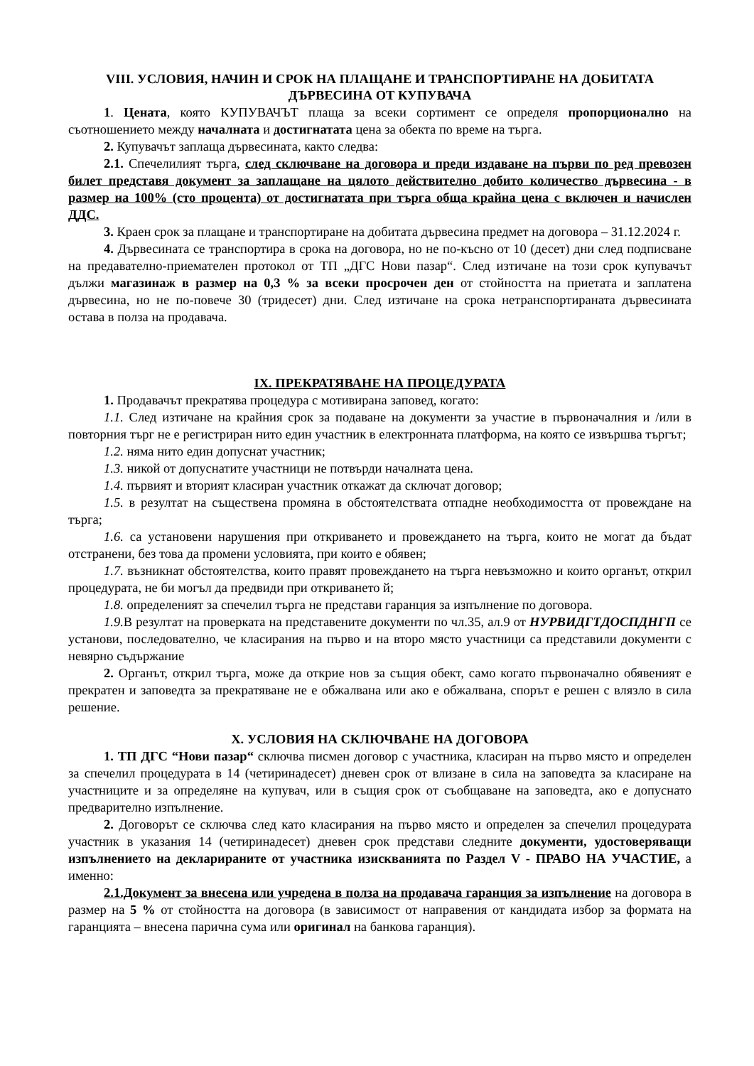VIII. УСЛОВИЯ, НАЧИН И СРОК НА ПЛАЩАНЕ И ТРАНСПОРТИРАНЕ НА ДОБИТАТА ДЪРВЕСИНА ОТ КУПУВАЧА
1. Цената, която КУПУВАЧЪТ плаща за всеки сортимент се определя пропорционално на съотношението между началната и достигнатата цена за обекта по време на търга.
2. Купувачът заплаща дървесината, както следва:
2.1. Спечелилият търга, след сключване на договора и преди издаване на първи по ред превозен билет представя документ за заплащане на цялото действително добито количество дървесина - в размер на 100% (сто процента) от достигнатата при търга обща крайна цена с включен и начислен ДДС.
3. Краен срок за плащане и транспортиране на добитата дървесина предмет на договора – 31.12.2024 г.
4. Дървесината се транспортира в срока на договора, но не по-късно от 10 (десет) дни след подписване на предавателно-приемателен протокол от ТП „ДГС Нови пазар“. След изтичане на този срок купувачът дължи магазинаж в размер на 0,3 % за всеки просрочен ден от стойността на приетата и заплатена дървесина, но не по-повече 30 (тридесет) дни. След изтичане на срока нетранспортираната дървесината остава в полза на продавача.
IX. ПРЕКРАТЯВАНЕ НА ПРОЦЕДУРАТА
1. Продавачът прекратява процедура с мотивирана заповед, когато:
1.1. След изтичане на крайния срок за подаване на документи за участие в първоначалния и /или в повторния търг не е регистриран нито един участник в електронната платформа, на която се извършва търгът;
1.2. няма нито един допуснат участник;
1.3. никой от допуснатите участници не потвърди началната цена.
1.4. първият и вторият класиран участник откажат да сключат договор;
1.5. в резултат на съществена промяна в обстоятелствата отпадне необходимостта от провеждане на търга;
1.6. са установени нарушения при откриването и провеждането на търга, които не могат да бъдат отстранени, без това да промени условията, при които е обявен;
1.7. възникнат обстоятелства, които правят провеждането на търга невъзможно и които органът, открил процедурата, не би могъл да предвиди при откриването й;
1.8. определеният за спечелил търга не представи гаранция за изпълнение по договора.
1.9. В резултат на проверката на представените документи по чл.35, ал.9 от НУРВИДГТДОСПДНГП се установи, последователно, че класирания на първо и на второ място участници са представили документи с невярно съдържание
2. Органът, открил търга, може да открие нов за същия обект, само когато първоначално обявеният е прекратен и заповедта за прекратяване не е обжалвана или ако е обжалвана, спорът е решен с влязло в сила решение.
X. УСЛОВИЯ НА СКЛЮЧВАНЕ НА ДОГОВОРА
1. ТП ДГС “Нови пазар“ сключва писмен договор с участника, класиран на първо място и определен за спечелил процедурата в 14 (четиринадесет) дневен срок от влизане в сила на заповедта за класиране на участниците и за определяне на купувач, или в същия срок от съобщаване на заповедта, ако е допуснато предварително изпълнение.
2. Договорът се сключва след като класирания на първо място и определен за спечелил процедурата участник в указания 14 (четиринадесет) дневен срок представи следните документи, удостоверяващи изпълнението на декларираните от участника изискванията по Раздел V - ПРАВО НА УЧАСТИЕ, а именно:
2.1.Документ за внесена или учредена в полза на продавача гаранция за изпълнение на договора в размер на 5 % от стойността на договора (в зависимост от направения от кандидата избор за формата на гаранцията – внесена парична сума или оригинал на банкова гаранция).